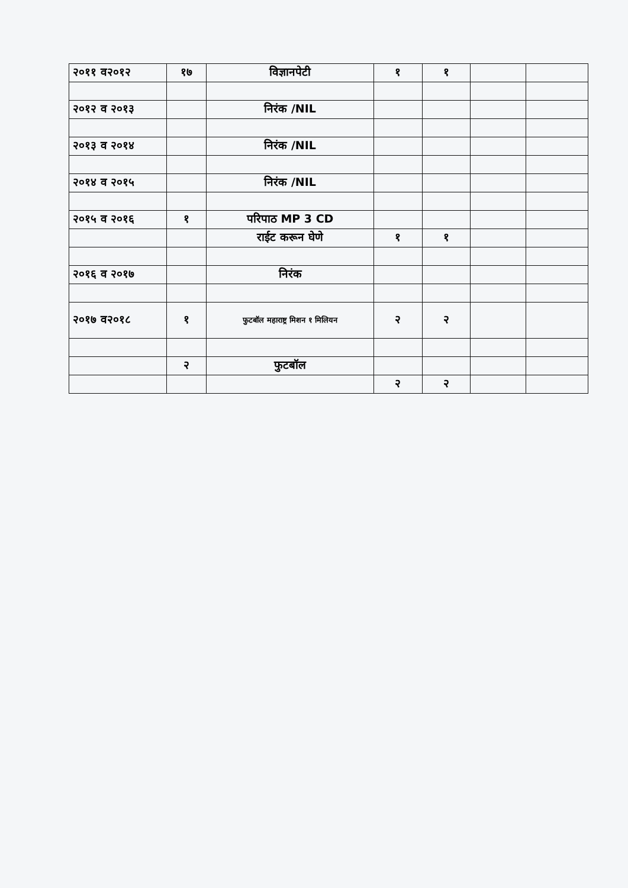| २०११ व२०१२ | १७ | विज्ञानपेटी | १ | १ | | |
| २०१२ व २०१३ | | निरंक /NIL | | | | |
| २०१३ व २०१४ | | निरंक /NIL | | | | |
| २०१४ व २०१५ | | निरंक /NIL | | | | |
| २०१५ व २०१६ | १ | परिपाठ MP 3 CD | | | | |
| | | राईट करून घेणे | १ | १ | | |
| २०१६ व २०१७ | | निरंक | | | | |
| २०१७ व२०१८ | १ | फुटबॉल महाराष्ट्र मिशन १ मिलियन | २ | २ | | |
| | २ | फुटबॉल | | | | |
| | | | २ | २ | | |